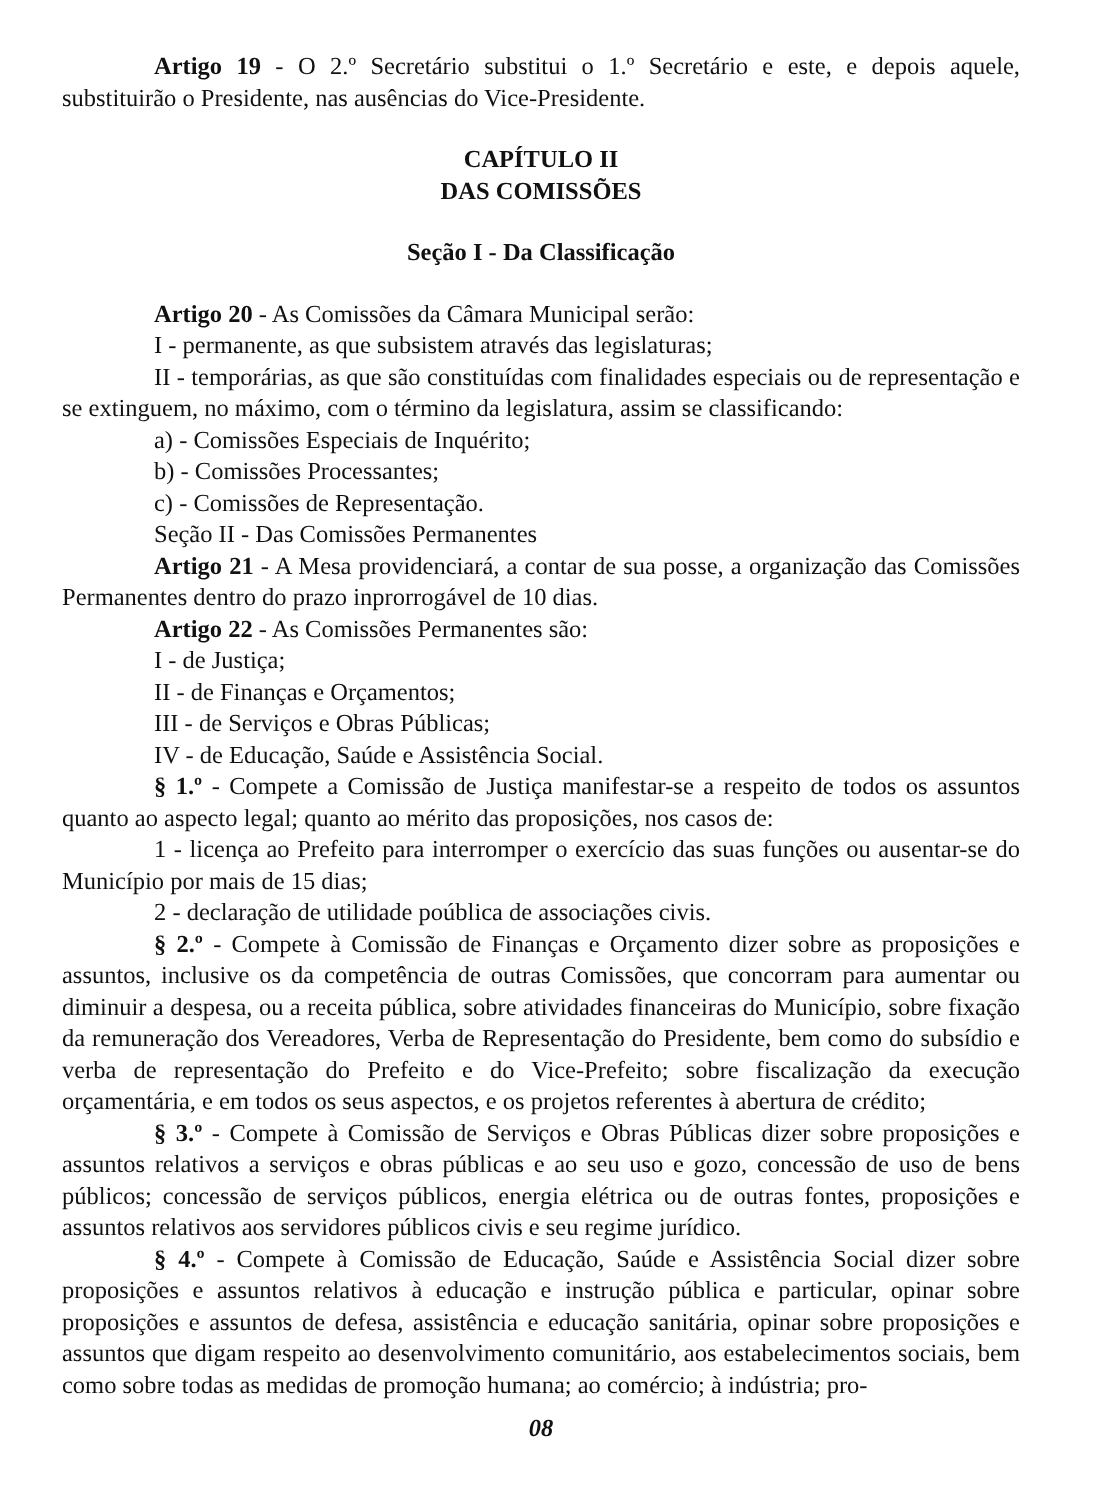Artigo 19 - O 2.º Secretário substitui o 1.º Secretário e este, e depois aquele, substituirão o Presidente, nas ausências do Vice-Presidente.
CAPÍTULO II
DAS COMISSÕES
Seção I - Da Classificação
Artigo 20 - As Comissões da Câmara Municipal serão:
I - permanente, as que subsistem através das legislaturas;
II - temporárias, as que são constituídas com finalidades especiais ou de representação e se extinguem, no máximo, com o término da legislatura, assim se classificando:
a) - Comissões Especiais de Inquérito;
b) - Comissões Processantes;
c) - Comissões de Representação.
Seção II - Das Comissões Permanentes
Artigo 21 - A Mesa providenciará, a contar de sua posse, a organização das Comissões Permanentes dentro do prazo inprorrogável de 10 dias.
Artigo 22 - As Comissões Permanentes são:
I - de Justiça;
II - de Finanças e Orçamentos;
III - de Serviços e Obras Públicas;
IV - de Educação, Saúde e Assistência Social.
§ 1.º - Compete a Comissão de Justiça manifestar-se a respeito de todos os assuntos quanto ao aspecto legal; quanto ao mérito das proposições, nos casos de:
1 - licença ao Prefeito para interromper o exercício das suas funções ou ausentar-se do Município por mais de 15 dias;
2 - declaração de utilidade poública de associações civis.
§ 2.º - Compete à Comissão de Finanças e Orçamento dizer sobre as proposições e assuntos, inclusive os da competência de outras Comissões, que concorram para aumentar ou diminuir a despesa, ou a receita pública, sobre atividades financeiras do Município, sobre fixação da remuneração dos Vereadores, Verba de Representação do Presidente, bem como do subsídio e verba de representação do Prefeito e do Vice-Prefeito; sobre fiscalização da execução orçamentária, e em todos os seus aspectos, e os projetos referentes à abertura de crédito;
§ 3.º - Compete à Comissão de Serviços e Obras Públicas dizer sobre proposições e assuntos relativos a serviços e obras públicas e ao seu uso e gozo, concessão de uso de bens públicos; concessão de serviços públicos, energia elétrica ou de outras fontes, proposições e assuntos relativos aos servidores públicos civis e seu regime jurídico.
§ 4.º - Compete à Comissão de Educação, Saúde e Assistência Social dizer sobre proposições e assuntos relativos à educação e instrução pública e particular, opinar sobre proposições e assuntos de defesa, assistência e educação sanitária, opinar sobre proposições e assuntos que digam respeito ao desenvolvimento comunitário, aos estabelecimentos sociais, bem como sobre todas as medidas de promoção humana; ao comércio; à indústria; pro-
08